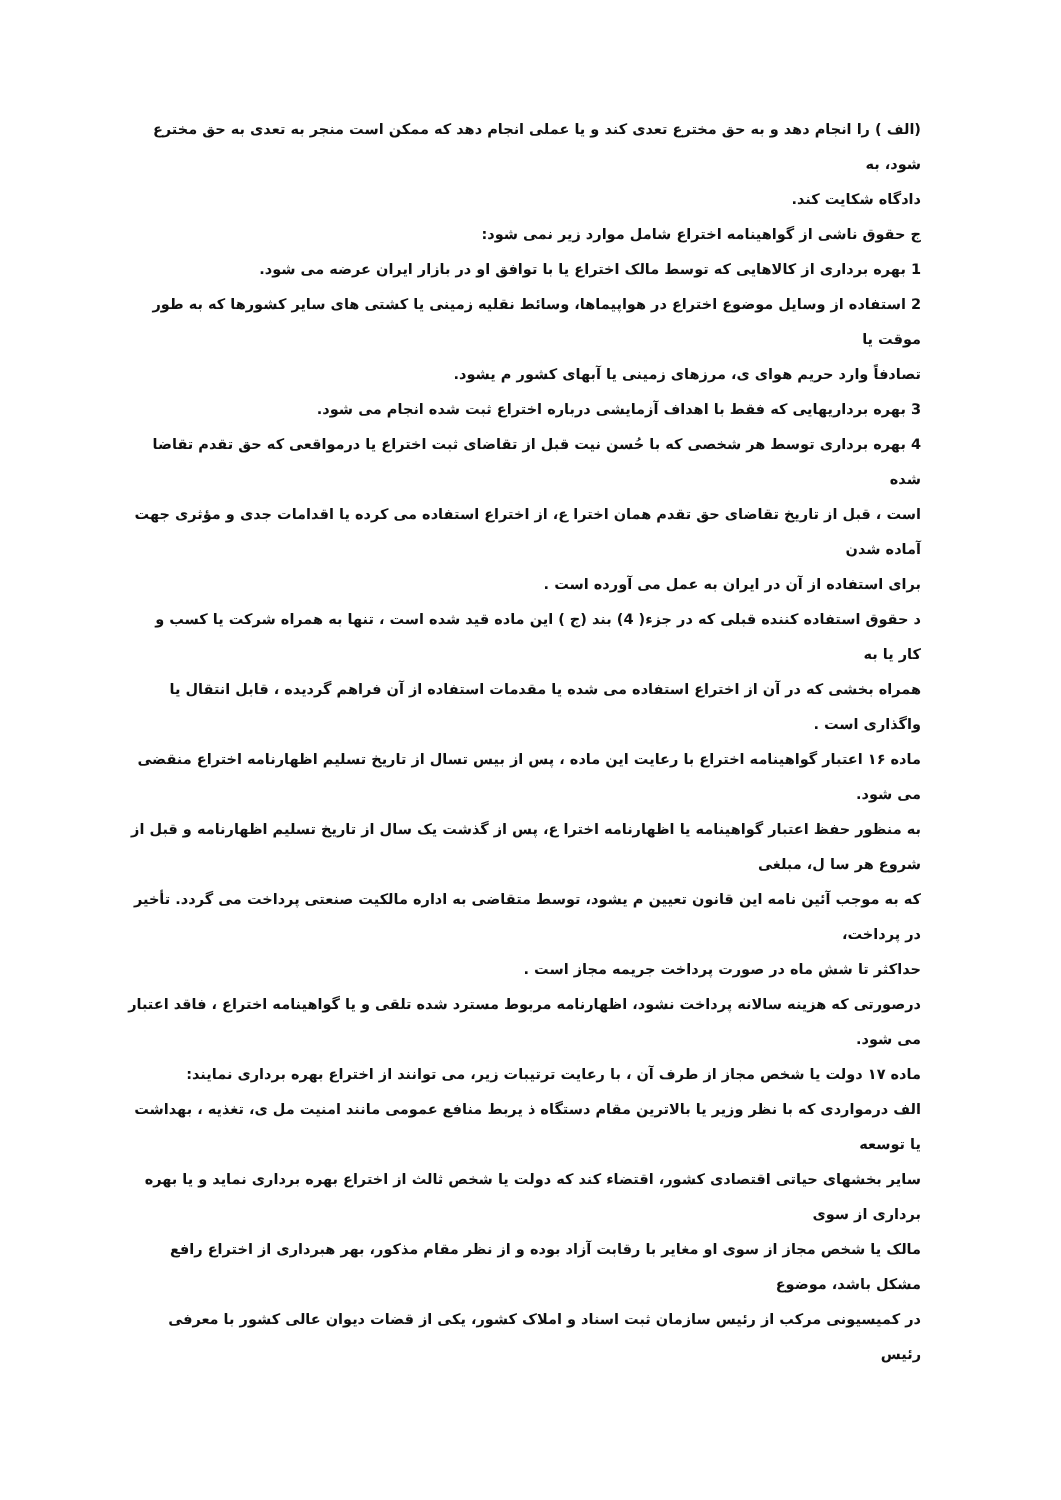(الف ) را انجام دهد و به حق مخترع تعدی کند و یا عملی انجام دهد که ممکن است منجر به تعدی به حق مخترع شود، به
دادگاه شکایت کند.
ج حقوق ناشی از گواهینامه اختراع شامل موارد زیر نمی شود:
1 بهره برداری از کالاهایی که توسط مالک اختراع یا با توافق او در بازار ایران عرضه می شود.
2 استفاده از وسایل موضوع اختراع در هواپیماها، وسائط نقلیه زمینی یا کشتی های سایر کشورها که به طور موقت یا
تصادفاً وارد حریم هوای ی، مرزهای زمینی یا آبهای کشور م یشود.
3 بهره برداریهایی که فقط با اهداف آزمایشی درباره اختراع ثبت شده انجام می شود.
4 بهره برداری توسط هر شخصی که با حُسن نیت قبل از تقاضای ثبت اختراع یا درمواقعی که حق تقدم تقاضا شده
است ، قبل از تاریخ تقاضای حق تقدم همان اخترا ع، از اختراع استفاده می کرده یا اقدامات جدی و مؤثری جهت آماده شدن
برای استفاده از آن در ایران به عمل می آورده است .
د حقوق استفاده کننده قبلی که در جزء( 4) بند (ج ) این ماده قید شده است ، تنها به همراه شرکت یا کسب و کار یا به
همراه بخشی که در آن از اختراع استفاده می شده یا مقدمات استفاده از آن فراهم گردیده ، قابل انتقال یا واگذاری است .
ماده ۱۶ اعتبار گواهینامه اختراع با رعایت این ماده ، پس از بیس تسال از تاریخ تسلیم اظهارنامه اختراع منقضی می شود.
به منظور حفظ اعتبار گواهینامه یا اظهارنامه اخترا ع، پس از گذشت یک سال از تاریخ تسلیم اظهارنامه و قبل از شروع هر سا ل، مبلغی
که به موجب آئین نامه این قانون تعیین م یشود، توسط متقاضی به اداره مالکیت صنعتی پرداخت می گردد. تأخیر در پرداخت،
حداکثر تا شش ماه در صورت پرداخت جریمه مجاز است .
درصورتی که هزینه سالانه پرداخت نشود، اظهارنامه مربوط مسترد شده تلقی و یا گواهینامه اختراع ، فاقد اعتبار می شود.
ماده ۱۷ دولت یا شخص مجاز از طرف آن ، با رعایت ترتیبات زیر، می توانند از اختراع بهره برداری نمایند:
الف درمواردی که با نظر وزیر یا بالاترین مقام دستگاه ذ یربط منافع عمومی مانند امنیت مل ی، تغذیه ، بهداشت یا توسعه
سایر بخشهای حیاتی اقتصادی کشور، اقتضاء کند که دولت یا شخص ثالث از اختراع بهره برداری نماید و یا بهره برداری از سوی
مالک یا شخص مجاز از سوی او مغایر با رقابت آزاد بوده و از نظر مقام مذکور، بهر هبرداری از اختراع رافع مشکل باشد، موضوع
در کمیسیونی مرکب از رئیس سازمان ثبت اسناد و املاک کشور، یکی از قضات دیوان عالی کشور با معرفی رئیس